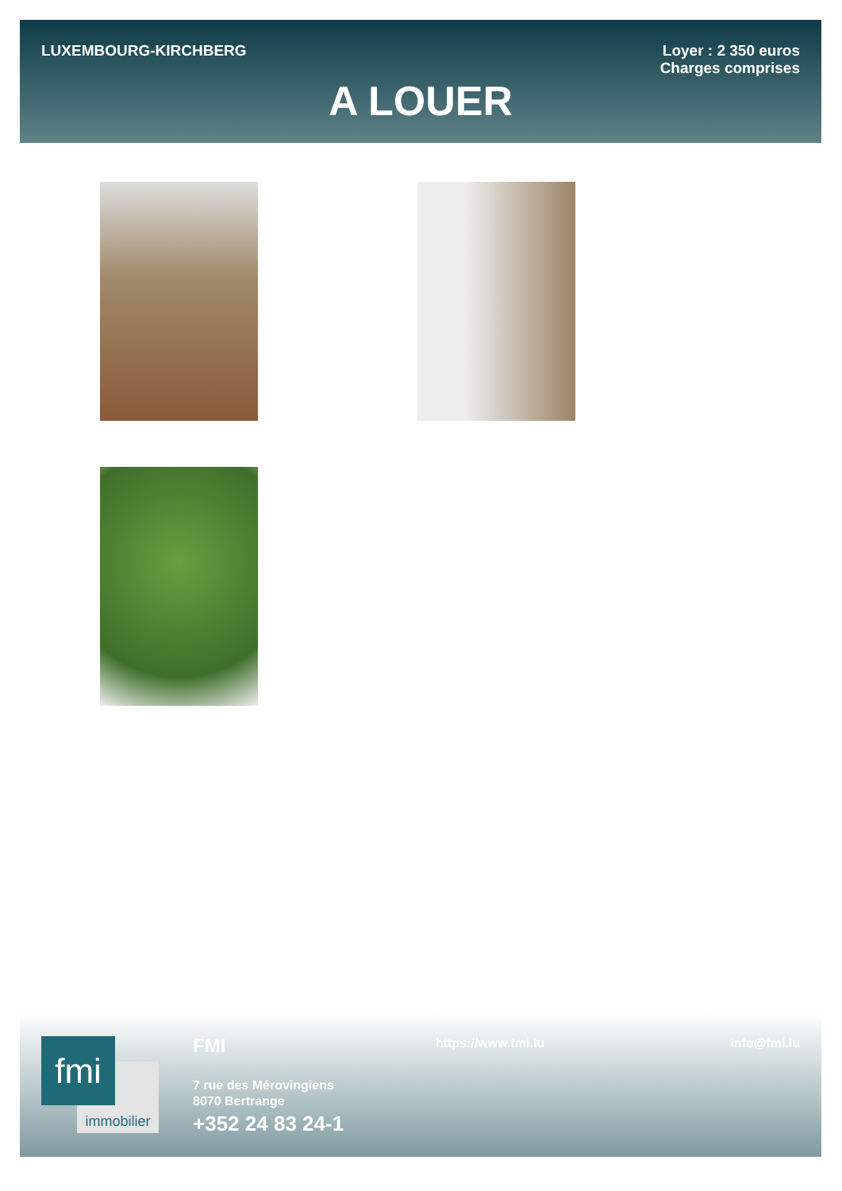LUXEMBOURG-KIRCHBERG
Loyer : 2 350 euros
Charges comprises
A LOUER
immobilier
fmi FMI
7 rue des Mérovingiens
8070 Bertrange
+352 24 83 24-1
https://www.fmi.lu info@fmi.lu